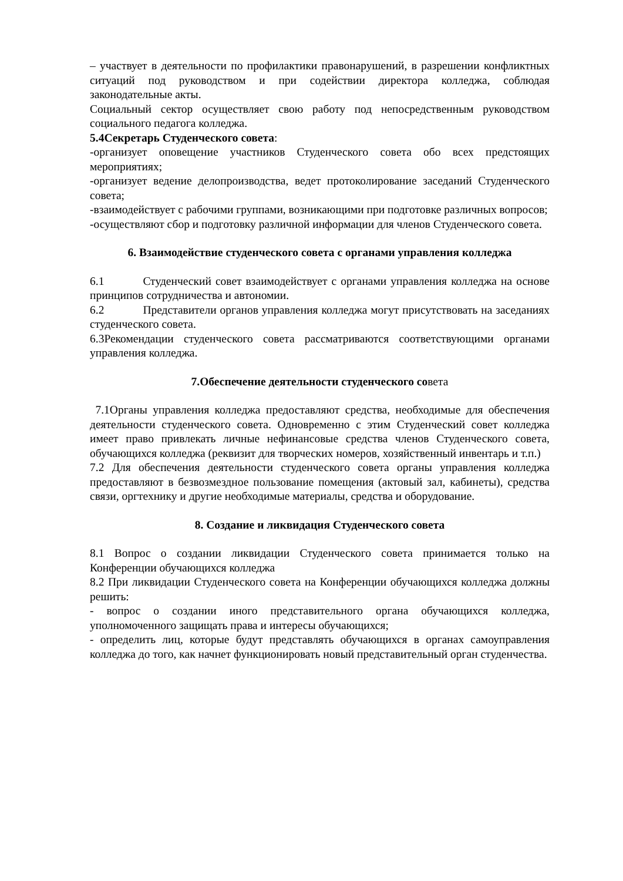– участвует в деятельности по профилактики правонарушений, в разрешении конфликтных ситуаций под руководством и при содействии директора колледжа, соблюдая законодательные акты.
Социальный сектор осуществляет свою работу под непосредственным руководством социального педагога колледжа.
5.4Секретарь Студенческого совета:
-организует оповещение участников Студенческого совета обо всех предстоящих мероприятиях;
-организует ведение делопроизводства, ведет протоколирование заседаний Студенческого совета;
-взаимодействует с рабочими группами, возникающими при подготовке различных вопросов;
-осуществляют сбор и подготовку различной информации для членов Студенческого совета.
6. Взаимодействие студенческого совета с органами управления колледжа
6.1 Студенческий совет взаимодействует с органами управления колледжа на основе принципов сотрудничества и автономии.
6.2 Представители органов управления колледжа могут присутствовать на заседаниях студенческого совета.
6.3Рекомендации студенческого совета рассматриваются соответствующими органами управления колледжа.
7.Обеспечение деятельности студенческого совета
7.1Органы управления колледжа предоставляют средства, необходимые для обеспечения деятельности студенческого совета. Одновременно с этим Студенческий совет колледжа имеет право привлекать личные нефинансовые средства членов Студенческого совета, обучающихся колледжа (реквизит для творческих номеров, хозяйственный инвентарь и т.п.)
7.2 Для обеспечения деятельности студенческого совета органы управления колледжа предоставляют в безвозмездное пользование помещения (актовый зал, кабинеты), средства связи, оргтехнику и другие необходимые материалы, средства и оборудование.
8. Создание и ликвидация Студенческого совета
8.1 Вопрос о создании ликвидации Студенческого совета принимается только на Конференции обучающихся колледжа
8.2 При ликвидации Студенческого совета на Конференции обучающихся колледжа должны решить:
- вопрос о создании иного представительного органа обучающихся колледжа, уполномоченного защищать права и интересы обучающихся;
- определить лиц, которые будут представлять обучающихся в органах самоуправления колледжа до того, как начнет функционировать новый представительный орган студенчества.